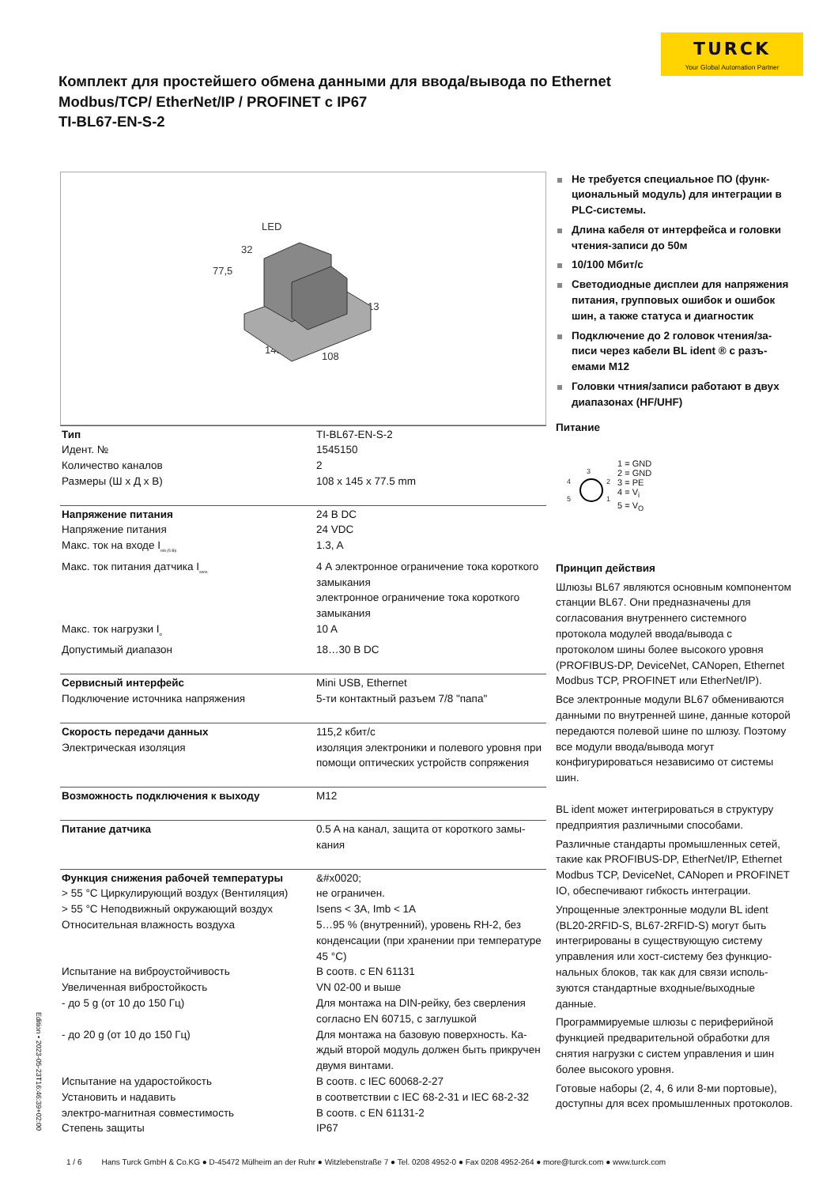TURCK
Your Global Automation Partner
Комплект для простейшего обмена данными для ввода/вывода по Ethernet Modbus/TCP/ EtherNet/IP / PROFINET с IP67
TI-BL67-EN-S-2
LED
32
77,5
13
145
108
| Тип | TI-BL67-EN-S-2 |
| Идент. № | 1545150 |
| Количество каналов | 2 |
| Размеры (Ш х Д х В) | 108 x 145 x 77.5 mm |
| Напряжение питания | 24 В DC |
| Напряжение питания | 24 VDC |
| Макс. ток на входе I<sub>mb (5 B)i</sub> | 1.3, A |
| Макс. ток питания датчика I<sub>sens</sub> | 4 А электронное ограничение тока коротко­го замыкания электронное ограничение тока короткого замыкания |
| Макс. ток нагрузки I<sub>o</sub> | 10 A |
| Допустимый диапазон | 18…30 В DC |
| Сервисный интерфейс | Mini USB, Ethernet |
| Подключение источника напряжения | 5-ти контактный разъем 7/8 "папа" |
| Скорость передачи данных | 115,2 кбит/с |
| Электрическая изоляция | изоляция электроники и полевого уровня при помощи оптических устройств сопря­жения |
| Возможность подключения к выходу | M12 |
| Питание датчика | 0.5 A на канал, защита от короткого замы­кания |
| Функция снижения рабочей температуры | &#x0020; |
| > 55 °C Циркулирующий воздух (Вентиляция) | не ограничен. |
| > 55 °C Неподвижный окружающий воздух | Isens < 3A, Imb < 1A |
| Относительная влажность воздуха | 5…95 % (внутренний), уровень RH-2, без конденсации (при хранении при температу­ре 45 °C) |
| Испытание на виброустойчивость | В соотв. с EN 61131 |
| Увеличенная вибростойкость | VN 02-00 и выше |
| - до 5 g (от 10 до 150 Гц) | Для монтажа на DIN-рейку, без сверления согласно EN 60715, с заглушкой |
| - до 20 g (от 10 до 150 Гц) | Для монтажа на базовую поверхность. Ка­ждый второй модуль должен быть прикру­чен двумя винтами. |
| Испытание на ударостойкость | В соотв. с IEC 60068-2-27 |
| Установить и надавить | в соответствии с IEC 68-2-31 и IEC 68-2-32 |
| электро-магнитная совместимость | В соотв. с EN 61131-2 |
| Степень защиты | IP67 |
Не требуется специальное ПО (функ­циональный модуль) для интеграции в PLC-системы.
Длина кабеля от интерфейса и голов­ки чтения-записи до 50м
10/100 Мбит/с
Светодиодные дисплеи для напря­жения питания, групповых ошибок и ошибок шин, а также статуса и диа­гностик
Подключение до 2 головок чтения/за­писи через кабели BL ident ® с разъ­емами M12
Головки чтния/записи работают в двух диапазонах (HF/UHF)
Питание
3
4
2
5
1
1 = GND
2 = GND
3 = PE
4 = V<sub>i</sub>
5 = V<sub>O</sub>
Принцип действия
Шлюзы BL67 являются основным компо­нентом станции BL67. Они предназначе­ны для согласования внутреннего систем­ного протокола модулей ввода/вывода с протоколом шины более высокого уров­ня (PROFIBUS-DP, DeviceNet, CANopen, Ethernet Modbus TCP, PROFINET или EtherNet/IP).
Все электронные модули BL67 обменива­ются данными по внутренней шине, данные которой передаются полевой шине по шлю­зу. Поэтому все модули ввода/вывода могут конфигурироваться независимо от системы шин.
BL ident может интегрироваться в структуру предприятия различными способами.
Различные стандарты промышленных се­тей, такие как PROFIBUS-DP, EtherNet/IP, Ethernet Modbus TCP, DeviceNet, CANopen и PROFINET IO, обеспечивают гибкость ин­теграции.
Упрощенные электронные модули BL ident (BL20-2RFID-S, BL67-2RFID-S) могут быть интегрированы в существующую систему управления или хост-систему без функцио­нальных блоков, так как для связи исполь­зуются стандартные входные/выходные данные.
Программируемые шлюзы с периферийной функцией предварительной обработки для снятия нагрузки с систем управления и шин более высокого уровня.
Готовые наборы (2, 4, 6 или 8-ми порто­вые), доступны для всех промышленных протоколов.
Edition • 2023-05-23T16:46:39+02:00
1 / 6 Hans Turck GmbH & Co.KG ● D-45472 Mülheim an der Ruhr ● Witzlebenstraße 7 ● Tel. 0208 4952-0 ● Fax 0208 4952-264 ● more@turck.com ● www.turck.com